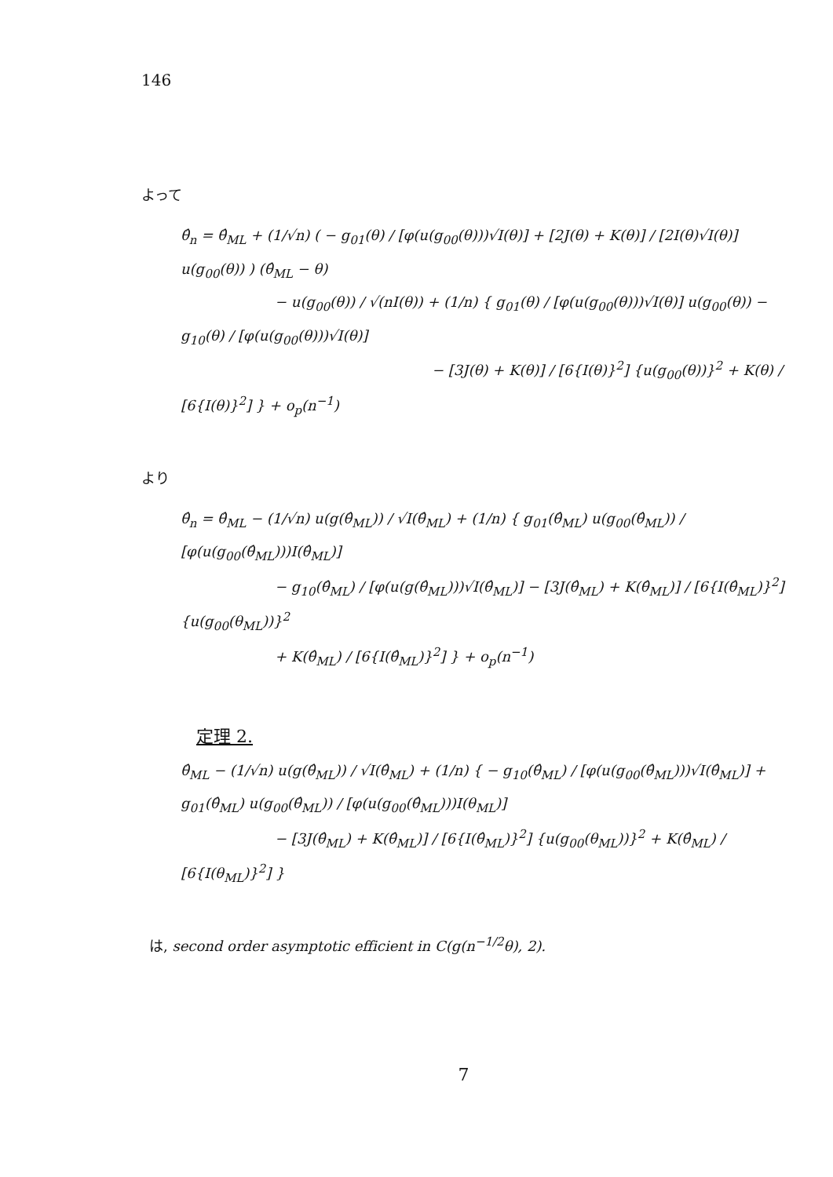146
よって
θ̂<sub>n</sub> = θ̂<sub>ML</sub> + (1/√n) ( − g<sub>01</sub>(θ) / [φ(u(g<sub>00</sub>(θ)))√I(θ)] + [2J(θ) + K(θ)] / [2I(θ)√I(θ)] u(g<sub>00</sub>(θ)) ) (θ̂<sub>ML</sub> − θ)
− u(g<sub>00</sub>(θ)) / √(nI(θ)) + (1/n) { g<sub>01</sub>(θ) / [φ(u(g<sub>00</sub>(θ)))√I(θ)] u(g<sub>00</sub>(θ)) − g<sub>10</sub>(θ) / [φ(u(g<sub>00</sub>(θ)))√I(θ)]
− [3J(θ) + K(θ)] / [6{I(θ)}<sup>2</sup>] {u(g<sub>00</sub>(θ))}<sup>2</sup> + K(θ) / [6{I(θ)}<sup>2</sup>] } + o<sub>p</sub>(n<sup>−1</sup>)
より
θ̂<sub>n</sub> = θ̂<sub>ML</sub> − (1/√n) u(g(θ̂<sub>ML</sub>)) / √I(θ̂<sub>ML</sub>) + (1/n) { g<sub>01</sub>(θ̂<sub>ML</sub>) u(g<sub>00</sub>(θ̂<sub>ML</sub>)) / [φ(u(g<sub>00</sub>(θ̂<sub>ML</sub>)))I(θ̂<sub>ML</sub>)]
− g<sub>10</sub>(θ̂<sub>ML</sub>) / [φ(u(g(θ̂<sub>ML</sub>)))√I(θ̂<sub>ML</sub>)] − [3J(θ̂<sub>ML</sub>) + K(θ̂<sub>ML</sub>)] / [6{I(θ̂<sub>ML</sub>)}<sup>2</sup>] {u(g<sub>00</sub>(θ<sub>ML</sub>))}<sup>2</sup>
+ K(θ̂<sub>ML</sub>) / [6{I(θ̂<sub>ML</sub>)}<sup>2</sup>] } + o<sub>p</sub>(n<sup>−1</sup>)
定理 2.
θ̂<sub>ML</sub> − (1/√n) u(g(θ̂<sub>ML</sub>)) / √I(θ̂<sub>ML</sub>) + (1/n) { − g<sub>10</sub>(θ̂<sub>ML</sub>) / [φ(u(g<sub>00</sub>(θ̂<sub>ML</sub>)))√I(θ̂<sub>ML</sub>)] + g<sub>01</sub>(θ̂<sub>ML</sub>) u(g<sub>00</sub>(θ̂<sub>ML</sub>)) / [φ(u(g<sub>00</sub>(θ̂<sub>ML</sub>)))I(θ<sub>ML</sub>)]
− [3J(θ̂<sub>ML</sub>) + K(θ̂<sub>ML</sub>)] / [6{I(θ̂<sub>ML</sub>)}<sup>2</sup>] {u(g<sub>00</sub>(θ<sub>ML</sub>))}<sup>2</sup> + K(θ̂<sub>ML</sub>) / [6{I(θ<sub>ML</sub>)}<sup>2</sup>] }
は, second order asymptotic efficient in C(g(n<sup>−1/2</sup>θ), 2).
7